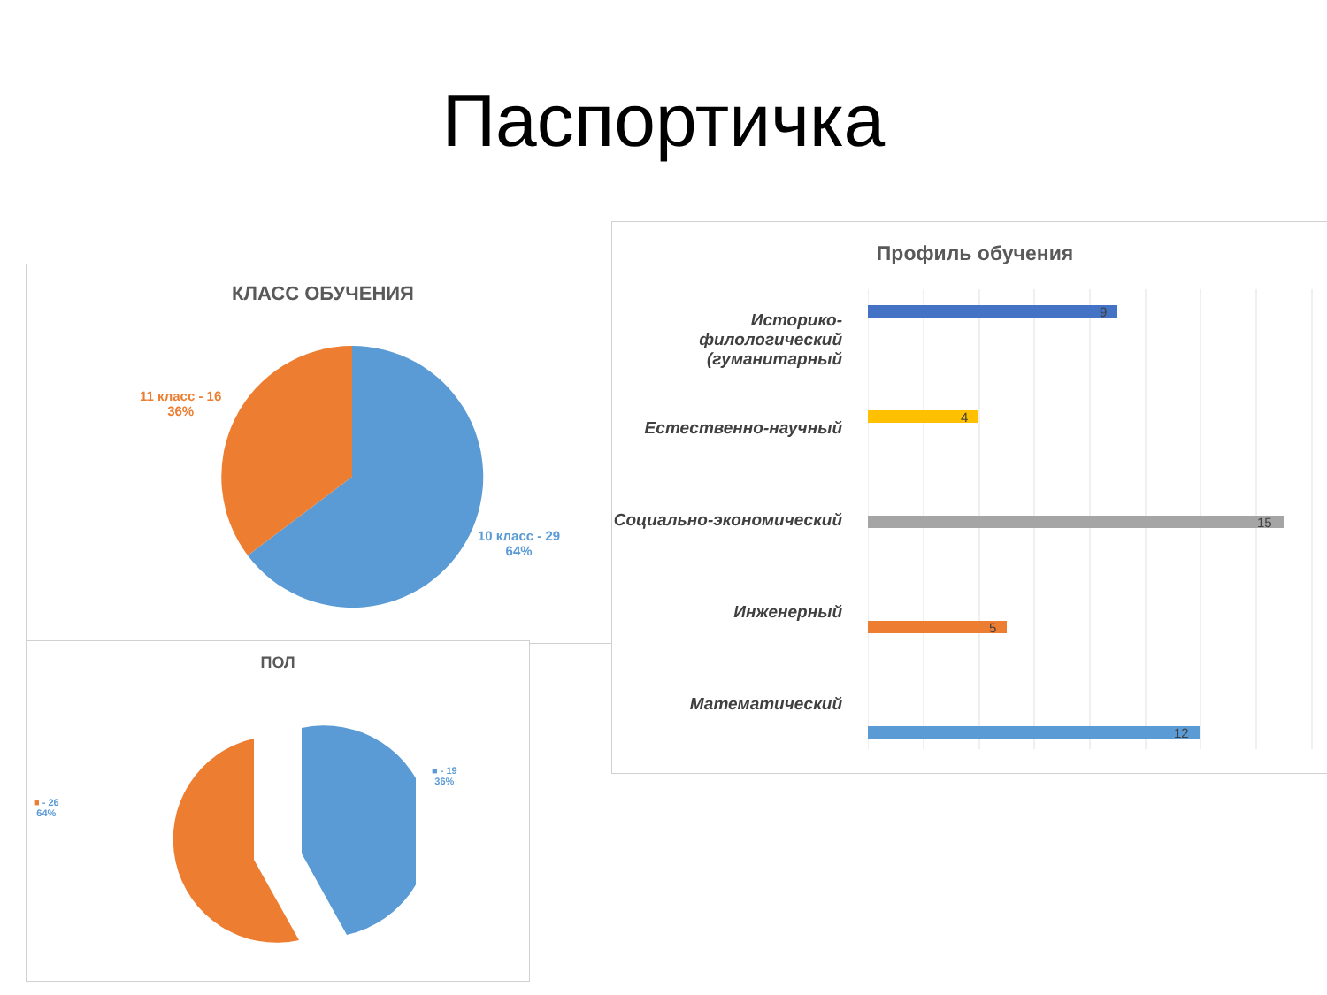Паспортичка
КЛАСС ОБУЧЕНИЯ
11 класс - 16
36%
10 класс - 29
64%
ПОЛ
■ - 26
64%
■ - 19
36%
Профиль обучения
Историко-филологический (гуманитарный
Естественно-научный
Социально-экономический
Инженерный
Математический
9
4
15
5
12